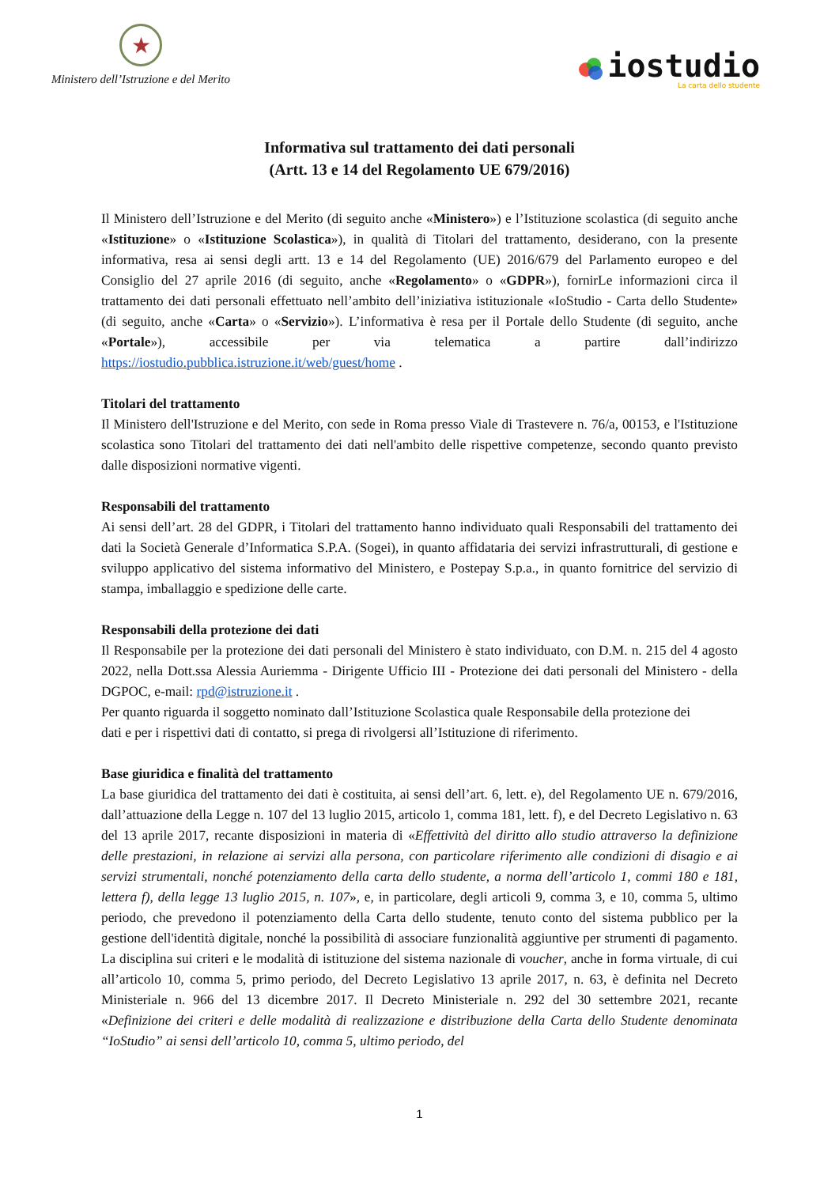★
Ministero dell’Istruzione e del Merito
iostudio
La carta dello studente
Informativa sul trattamento dei dati personali
(Artt. 13 e 14 del Regolamento UE 679/2016)
Il Ministero dell’Istruzione e del Merito (di seguito anche «Ministero») e l’Istituzione scolastica (di seguito anche «Istituzione» o «Istituzione Scolastica»), in qualità di Titolari del trattamento, desiderano, con la presente informativa, resa ai sensi degli artt. 13 e 14 del Regolamento (UE) 2016/679 del Parlamento europeo e del Consiglio del 27 aprile 2016 (di seguito, anche «Regolamento» o «GDPR»), fornirLe informazioni circa il trattamento dei dati personali effettuato nell’ambito dell’iniziativa istituzionale «IoStudio - Carta dello Studente» (di seguito, anche «Carta» o «Servizio»). L’informativa è resa per il Portale dello Studente (di seguito, anche «Portale»), accessibile per via telematica a partire dall’indirizzo https://iostudio.pubblica.istruzione.it/web/guest/home .
Titolari del trattamento
Il Ministero dell'Istruzione e del Merito, con sede in Roma presso Viale di Trastevere n. 76/a, 00153, e l'Istituzione scolastica sono Titolari del trattamento dei dati nell'ambito delle rispettive competenze, secondo quanto previsto dalle disposizioni normative vigenti.
Responsabili del trattamento
Ai sensi dell’art. 28 del GDPR, i Titolari del trattamento hanno individuato quali Responsabili del trattamento dei dati la Società Generale d’Informatica S.P.A. (Sogei), in quanto affidataria dei servizi infrastrutturali, di gestione e sviluppo applicativo del sistema informativo del Ministero, e Postepay S.p.a., in quanto fornitrice del servizio di stampa, imballaggio e spedizione delle carte.
Responsabili della protezione dei dati
Il Responsabile per la protezione dei dati personali del Ministero è stato individuato, con D.M. n. 215 del 4 agosto 2022, nella Dott.ssa Alessia Auriemma - Dirigente Ufficio III - Protezione dei dati personali del Ministero - della DGPOC, e-mail: rpd@istruzione.it .
Per quanto riguarda il soggetto nominato dall’Istituzione Scolastica quale Responsabile della protezione dei dati e per i rispettivi dati di contatto, si prega di rivolgersi all’Istituzione di riferimento.
Base giuridica e finalità del trattamento
La base giuridica del trattamento dei dati è costituita, ai sensi dell’art. 6, lett. e), del Regolamento UE n. 679/2016, dall’attuazione della Legge n. 107 del 13 luglio 2015, articolo 1, comma 181, lett. f), e del Decreto Legislativo n. 63 del 13 aprile 2017, recante disposizioni in materia di «Effettività del diritto allo studio attraverso la definizione delle prestazioni, in relazione ai servizi alla persona, con particolare riferimento alle condizioni di disagio e ai servizi strumentali, nonché potenziamento della carta dello studente, a norma dell’articolo 1, commi 180 e 181, lettera f), della legge 13 luglio 2015, n. 107», e, in particolare, degli articoli 9, comma 3, e 10, comma 5, ultimo periodo, che prevedono il potenziamento della Carta dello studente, tenuto conto del sistema pubblico per la gestione dell'identità digitale, nonché la possibilità di associare funzionalità aggiuntive per strumenti di pagamento. La disciplina sui criteri e le modalità di istituzione del sistema nazionale di voucher, anche in forma virtuale, di cui all’articolo 10, comma 5, primo periodo, del Decreto Legislativo 13 aprile 2017, n. 63, è definita nel Decreto Ministeriale n. 966 del 13 dicembre 2017. Il Decreto Ministeriale n. 292 del 30 settembre 2021, recante «Definizione dei criteri e delle modalità di realizzazione e distribuzione della Carta dello Studente denominata “IoStudio” ai sensi dell’articolo 10, comma 5, ultimo periodo, del
1